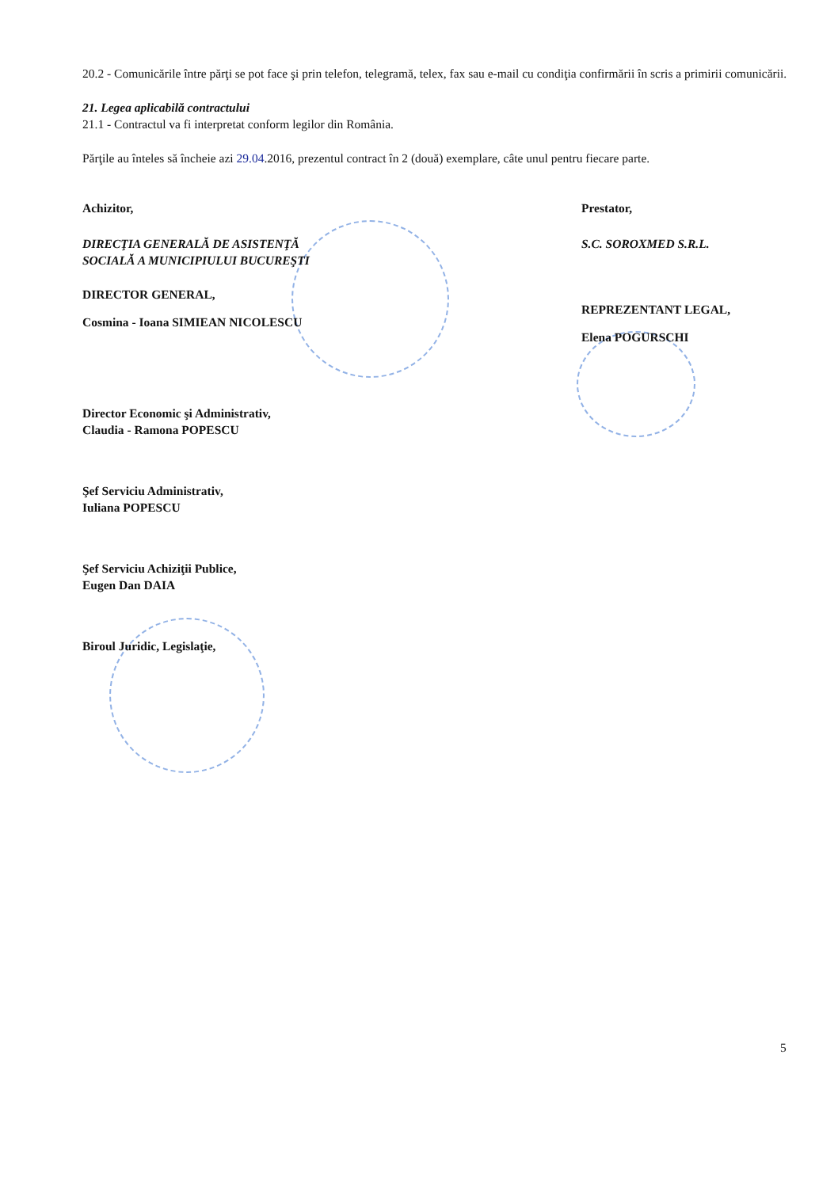20.2 - Comunicările între părţi se pot face şi prin telefon, telegramă, telex, fax sau e-mail cu condiţia confirmării în scris a primirii comunicării.
21. Legea aplicabilă contractului
21.1 - Contractul va fi interpretat conform legilor din România.
Părţile au înteles să încheie azi 29.04.2016, prezentul contract în 2 (două) exemplare, câte unul pentru fiecare parte.
Achizitor,
DIRECŢIA GENERALĂ DE ASISTENŢĂ
SOCIALĂ A MUNICIPIULUI BUCUREŞTI
DIRECTOR GENERAL,
Cosmina - Ioana SIMIEAN NICOLESCU
Director Economic şi Administrativ,
Claudia - Ramona POPESCU
Şef Serviciu Administrativ,
Iuliana POPESCU
Şef Serviciu Achiziţii Publice,
Eugen Dan DAIA
Biroul Juridic, Legislaţie,
Prestator,
S.C. SOROXMED S.R.L.
REPREZENTANT LEGAL,
Elena POGURSCHI
5